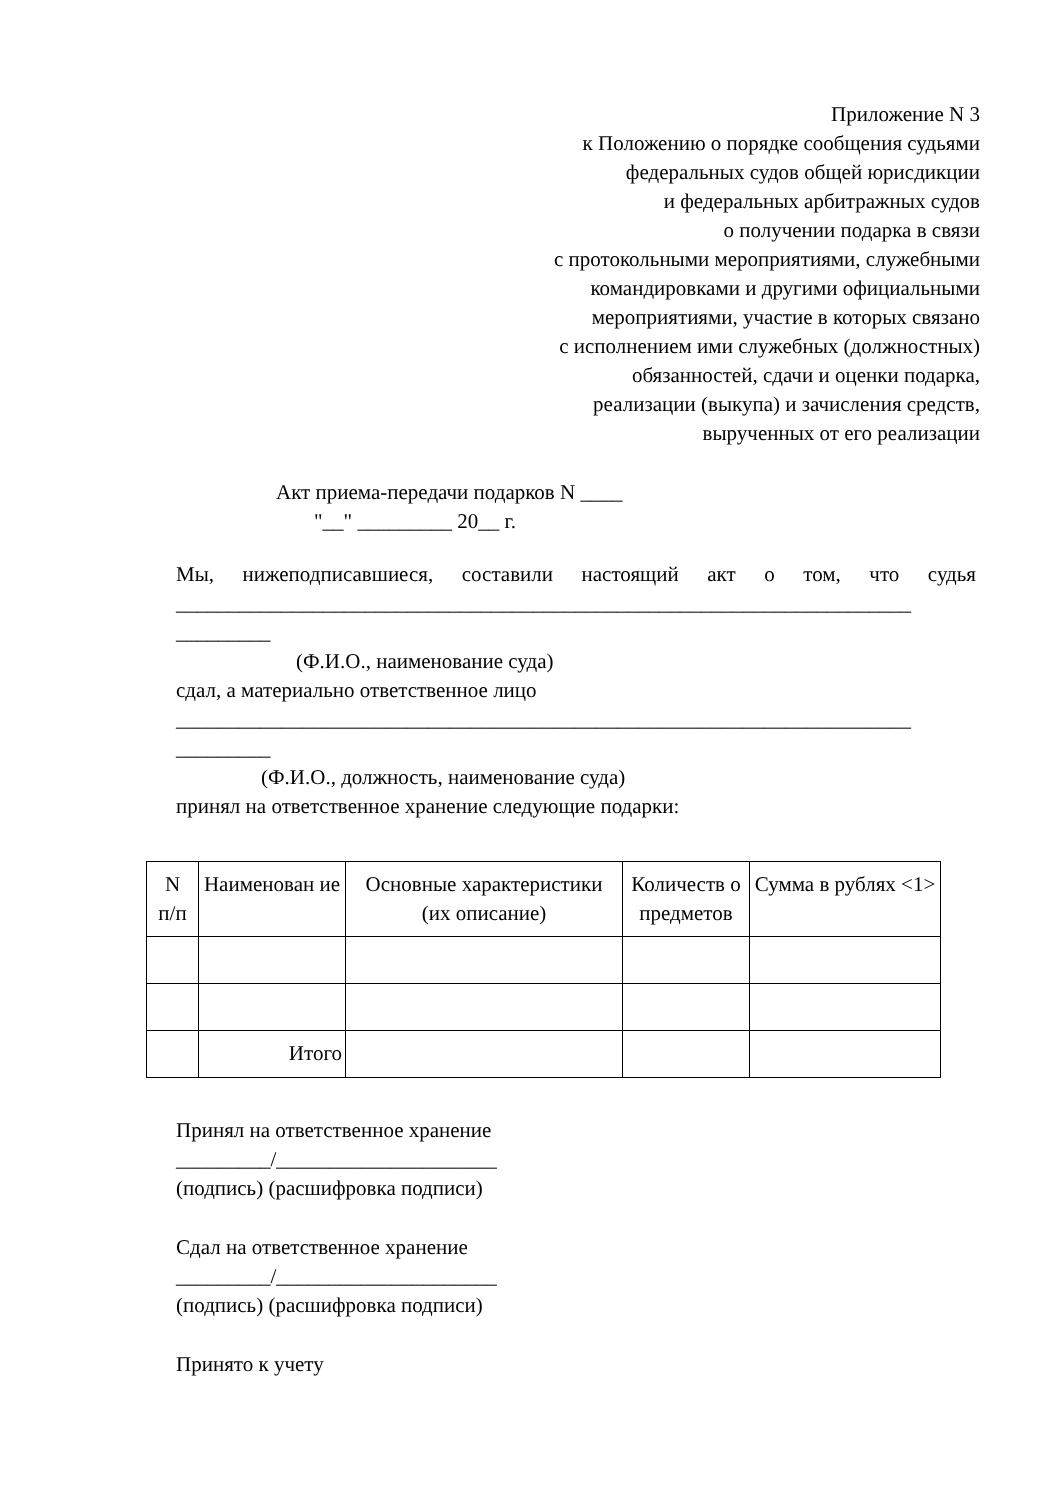Приложение N 3
к Положению о порядке сообщения судьями
федеральных судов общей юрисдикции
и федеральных арбитражных судов
о получении подарка в связи
с протокольными мероприятиями, служебными
командировками и другими официальными
мероприятиями, участие в которых связано
с исполнением ими служебных (должностных)
обязанностей, сдачи и оценки подарка,
реализации (выкупа) и зачисления средств,
вырученных от его реализации
Акт приема-передачи подарков N ____
"__" _________ 20__ г.
Мы, нижеподписавшиеся, составили настоящий акт о том, что судья ______________________________________________________________________
_________
(Ф.И.О., наименование суда)
сдал, а материально ответственное лицо
______________________________________________________________________
_________
(Ф.И.О., должность, наименование суда)
принял на ответственное хранение следующие подарки:
| N п/п | Наименован ие | Основные характеристики (их описание) | Количеств о предметов | Сумма в рублях <1> |
| --- | --- | --- | --- | --- |
| | Итого | | | |
Принял на ответственное хранение
_________/_____________________
(подпись) (расшифровка подписи)
Сдал на ответственное хранение
_________/_____________________
(подпись) (расшифровка подписи)
Принято к учету